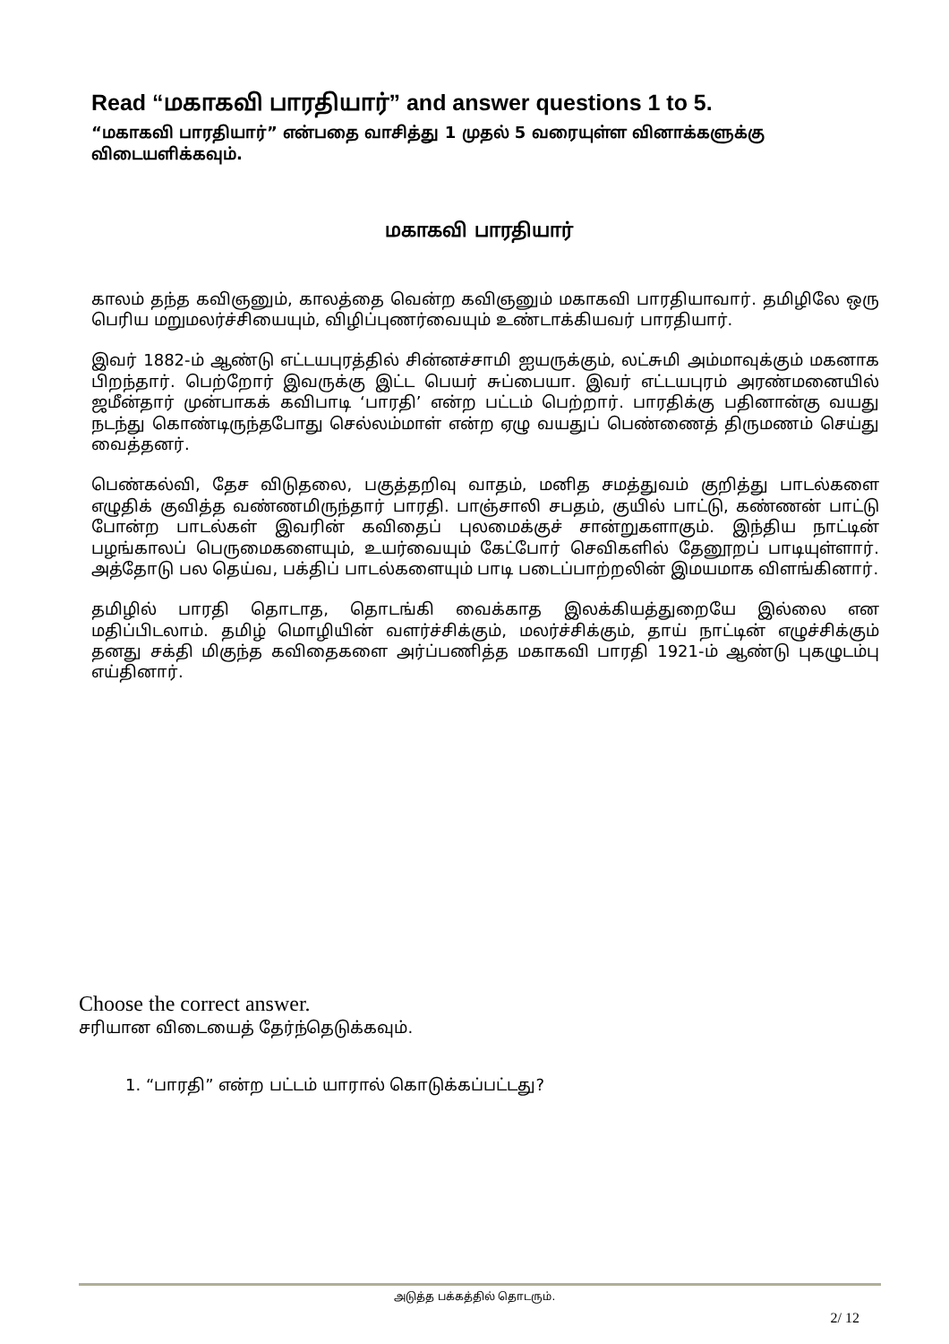Read “மகாகவி பாரதியார்” and answer questions 1 to 5.
“மகாகவி பாரதியார்” என்பதை வாசித்து 1 முதல் 5 வரையுள்ள வினாக்களுக்கு விடையளிக்கவும்.
மகாகவி பாரதியார்
காலம் தந்த கவிஞனும், காலத்தை வென்ற கவிஞனும் மகாகவி பாரதியாவார். தமிழிலே ஒரு பெரிய மறுமலர்ச்சியையும், விழிப்புணர்வையும் உண்டாக்கியவர் பாரதியார்.
இவர் 1882-ம் ஆண்டு எட்டயபுரத்தில் சின்னச்சாமி ஐயருக்கும், லட்சுமி அம்மாவுக்கும் மகனாக பிறந்தார். பெற்றோர் இவருக்கு இட்ட பெயர் சுப்பையா. இவர் எட்டயபுரம் அரண்மனையில் ஜமீன்தார் முன்பாகக் கவிபாடி ‘பாரதி’ என்ற பட்டம் பெற்றார். பாரதிக்கு பதினான்கு வயது நடந்து கொண்டிருந்தபோது செல்லம்மாள் என்ற ஏழு வயதுப் பெண்ணைத் திருமணம் செய்து வைத்தனர்.
பெண்கல்வி, தேச விடுதலை, பகுத்தறிவு வாதம், மனித சமத்துவம் குறித்து பாடல்களை எழுதிக் குவித்த வண்ணமிருந்தார் பாரதி. பாஞ்சாலி சபதம், குயில் பாட்டு, கண்ணன் பாட்டு போன்ற பாடல்கள் இவரின் கவிதைப் புலமைக்குச் சான்றுகளாகும். இந்திய நாட்டின் பழங்காலப் பெருமைகளையும், உயர்வையும் கேட்போர் செவிகளில் தேனூறப் பாடியுள்ளார். அத்தோடு பல தெய்வ, பக்திப் பாடல்களையும் பாடி படைப்பாற்றலின் இமயமாக விளங்கினார்.
தமிழில் பாரதி தொடாத, தொடங்கி வைக்காத இலக்கியத்துறையே இல்லை என மதிப்பிடலாம். தமிழ் மொழியின் வளர்ச்சிக்கும், மலர்ச்சிக்கும், தாய் நாட்டின் எழுச்சிக்கும் தனது சக்தி மிகுந்த கவிதைகளை அர்ப்பணித்த மகாகவி பாரதி 1921-ம் ஆண்டு புகழுடம்பு எய்தினார்.
Choose the correct answer.
சரியான விடையைத் தேர்ந்தெடுக்கவும்.
1. “பாரதி” என்ற பட்டம் யாரால் கொடுக்கப்பட்டது?
அடுத்த பக்கத்தில் தொடரும்.
2/ 12